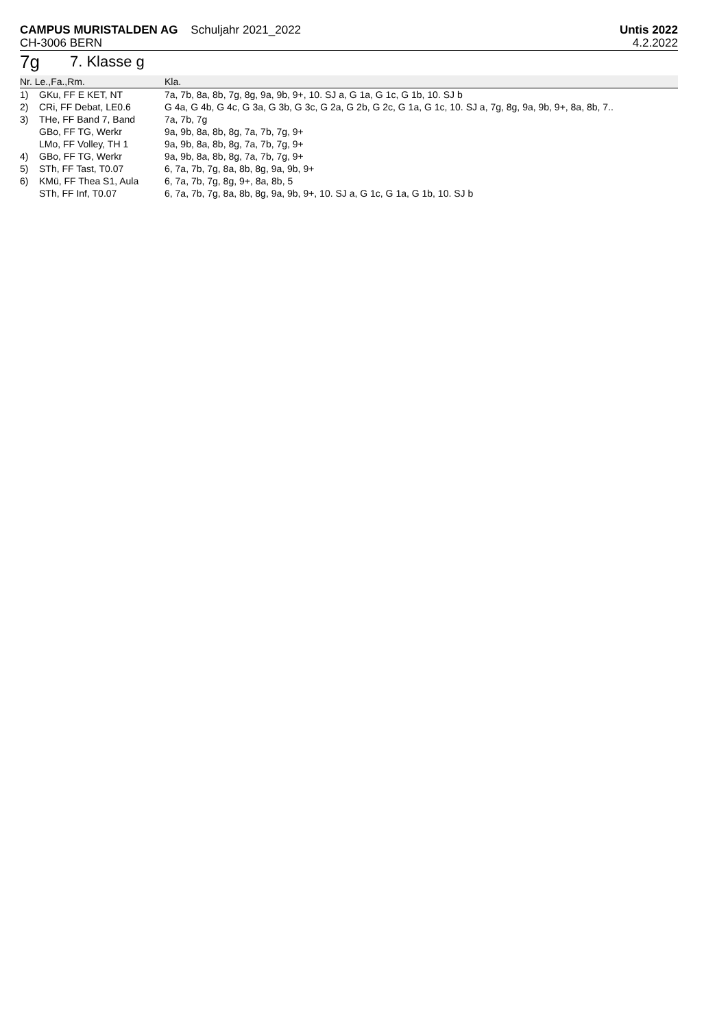CAMPUS MURISTALDEN AG Schuljahr 2021_2022
CH-3006 BERN
Untis 2022
4.2.2022
7g 7. Klasse g
| Nr. Le.,Fa.,Rm. | | Kla. |
| --- | --- | --- |
| 1) | GKu, FF E KET, NT | 7a, 7b, 8a, 8b, 7g, 8g, 9a, 9b, 9+, 10. SJ a, G 1a, G 1c, G 1b, 10. SJ b |
| 2) | CRi, FF Debat, LE0.6 | G 4a, G 4b, G 4c, G 3a, G 3b, G 3c, G 2a, G 2b, G 2c, G 1a, G 1c, 10. SJ a, 7g, 8g, 9a, 9b, 9+, 8a, 8b, 7.. |
| 3) | THe, FF Band 7, Band | 7a, 7b, 7g |
| | GBo, FF TG, Werkr | 9a, 9b, 8a, 8b, 8g, 7a, 7b, 7g, 9+ |
| | LMo, FF Volley, TH 1 | 9a, 9b, 8a, 8b, 8g, 7a, 7b, 7g, 9+ |
| 4) | GBo, FF TG, Werkr | 9a, 9b, 8a, 8b, 8g, 7a, 7b, 7g, 9+ |
| 5) | STh, FF Tast, T0.07 | 6, 7a, 7b, 7g, 8a, 8b, 8g, 9a, 9b, 9+ |
| 6) | KMü, FF Thea S1, Aula | 6, 7a, 7b, 7g, 8g, 9+, 8a, 8b, 5 |
| | STh, FF Inf, T0.07 | 6, 7a, 7b, 7g, 8a, 8b, 8g, 9a, 9b, 9+, 10. SJ a, G 1c, G 1a, G 1b, 10. SJ b |